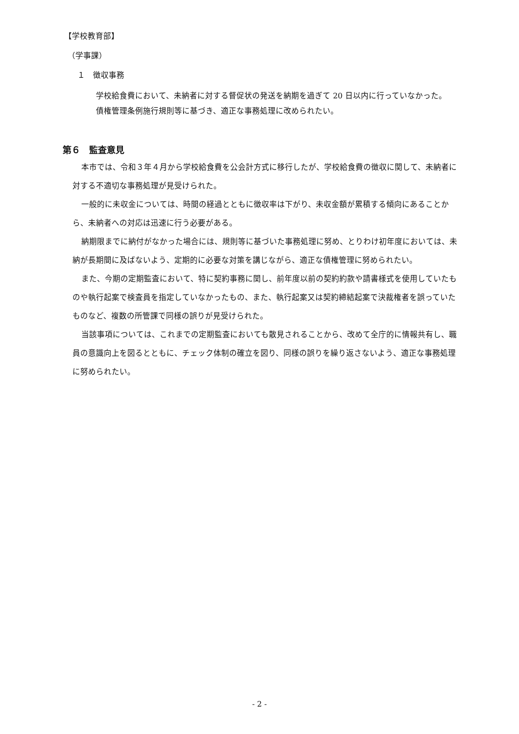【学校教育部】
（学事課）
１　徴収事務
学校給食費において、未納者に対する督促状の発送を納期を過ぎて 20 日以内に行っていなかった。
債権管理条例施行規則等に基づき、適正な事務処理に改められたい。
第６　監査意見
本市では、令和３年４月から学校給食費を公会計方式に移行したが、学校給食費の徴収に関して、未納者に対する不適切な事務処理が見受けられた。
一般的に未収金については、時間の経過とともに徴収率は下がり、未収金額が累積する傾向にあることから、未納者への対応は迅速に行う必要がある。
納期限までに納付がなかった場合には、規則等に基づいた事務処理に努め、とりわけ初年度においては、未納が長期間に及ばないよう、定期的に必要な対策を講じながら、適正な債権管理に努められたい。
また、今期の定期監査において、特に契約事務に関し、前年度以前の契約約款や請書様式を使用していたものや執行起案で検査員を指定していなかったもの、また、執行起案又は契約締結起案で決裁権者を誤っていたものなど、複数の所管課で同様の誤りが見受けられた。
当該事項については、これまでの定期監査においても散見されることから、改めて全庁的に情報共有し、職員の意識向上を図るとともに、チェック体制の確立を図り、同様の誤りを繰り返さないよう、適正な事務処理に努められたい。
- 2 -